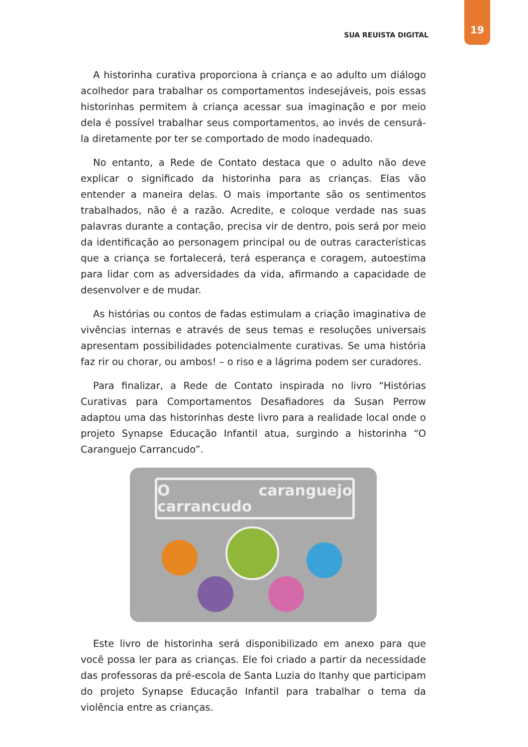SUA REUISTA DIGITAL 19
A historinha curativa proporciona à criança e ao adulto um diálogo acolhedor para trabalhar os comportamentos indesejáveis, pois essas historinhas permitem à criança acessar sua imaginação e por meio dela é possível trabalhar seus comportamentos, ao invés de censurá-la diretamente por ter se comportado de modo inadequado.
No entanto, a Rede de Contato destaca que o adulto não deve explicar o significado da historinha para as crianças. Elas vão entender a maneira delas. O mais importante são os sentimentos trabalhados, não é a razão. Acredite, e coloque verdade nas suas palavras durante a contação, precisa vir de dentro, pois será por meio da identificação ao personagem principal ou de outras características que a criança se fortalecerá, terá esperança e coragem, autoestima para lidar com as adversidades da vida, afirmando a capacidade de desenvolver e de mudar.
As histórias ou contos de fadas estimulam a criação imaginativa de vivências internas e através de seus temas e resoluções universais apresentam possibilidades potencialmente curativas. Se uma história faz rir ou chorar, ou ambos! – o riso e a lágrima podem ser curadores.
Para finalizar, a Rede de Contato inspirada no livro “Histórias Curativas para Comportamentos Desafiadores da Susan Perrow adaptou uma das historinhas deste livro para a realidade local onde o projeto Synapse Educação Infantil atua, surgindo a historinha “O Caranguejo Carrancudo”.
O caranguejo carrancudo
Este livro de historinha será disponibilizado em anexo para que você possa ler para as crianças. Ele foi criado a partir da necessidade das professoras da pré-escola de Santa Luzia do Itanhy que participam do projeto Synapse Educação Infantil para trabalhar o tema da violência entre as crianças.